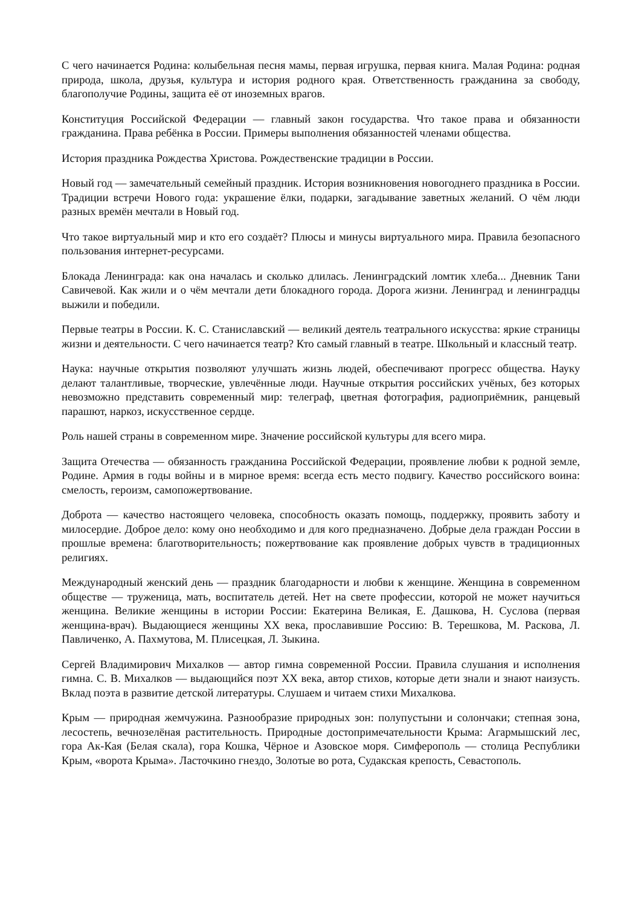С чего начинается Родина: колыбельная песня мамы, первая игрушка, первая книга. Малая Родина: родная природа, школа, друзья, культура и история родного края. Ответственность гражданина за свободу, благополучие Родины, защита её от иноземных врагов.
Конституция Российской Федерации — главный закон государства. Что такое права и обязанности гражданина. Права ребёнка в России. Примеры выполнения обязанностей членами общества.
История праздника Рождества Христова. Рождественские традиции в России.
Новый год — замечательный семейный праздник. История возникновения новогоднего праздника в России. Традиции встречи Нового года: украшение ёлки, подарки, загадывание заветных желаний. О чём люди разных времён мечтали в Новый год.
Что такое виртуальный мир и кто его создаёт? Плюсы и минусы виртуального мира. Правила безопасного пользования интернет-ресурсами.
Блокада Ленинграда: как она началась и сколько длилась. Ленинградский ломтик хлеба... Дневник Тани Савичевой. Как жили и о чём мечтали дети блокадного города. Дорога жизни. Ленинград и ленинградцы выжили и победили.
Первые театры в России. К. С. Станиславский — великий деятель театрального искусства: яркие страницы жизни и деятельности. С чего начинается театр? Кто самый главный в театре. Школьный и классный театр.
Наука: научные открытия позволяют улучшать жизнь людей, обеспечивают прогресс общества. Науку делают талантливые, творческие, увлечённые люди. Научные открытия российских учёных, без которых невозможно представить современный мир: телеграф, цветная фотография, радиоприёмник, ранцевый парашют, наркоз, искусственное сердце.
Роль нашей страны в современном мире. Значение российской культуры для всего мира.
Защита Отечества — обязанность гражданина Российской Федерации, проявление любви к родной земле, Родине. Армия в годы войны и в мирное время: всегда есть место подвигу. Качество российского воина: смелость, героизм, самопожертвование.
Доброта — качество настоящего человека, способность оказать помощь, поддержку, проявить заботу и милосердие. Доброе дело: кому оно необходимо и для кого предназначено. Добрые дела граждан России в прошлые времена: благотворительность; пожертвование как проявление добрых чувств в традиционных религиях.
Международный женский день — праздник благодарности и любви к женщине. Женщина в современном обществе — труженица, мать, воспитатель детей. Нет на свете профессии, которой не может научиться женщина. Великие женщины в истории России: Екатерина Великая, Е. Дашкова, Н. Суслова (первая женщина-врач). Выдающиеся женщины XX века, прославившие Россию: В. Терешкова, М. Раскова, Л. Павличенко, А. Пахмутова, М. Плисецкая, Л. Зыкина.
Сергей Владимирович Михалков — автор гимна современной России. Правила слушания и исполнения гимна. С. В. Михалков — выдающийся поэт XX века, автор стихов, которые дети знали и знают наизусть. Вклад поэта в развитие детской литературы. Слушаем и читаем стихи Михалкова.
Крым — природная жемчужина. Разнообразие природных зон: полупустыни и солончаки; степная зона, лесостепь, вечнозелёная растительность. Природные достопримечательности Крыма: Агармышский лес, гора Ак-Кая (Белая скала), гора Кошка, Чёрное и Азовское моря. Симферополь — столица Республики Крым, «ворота Крыма». Ласточкино гнездо, Золотые во рота, Судакская крепость, Севастополь.